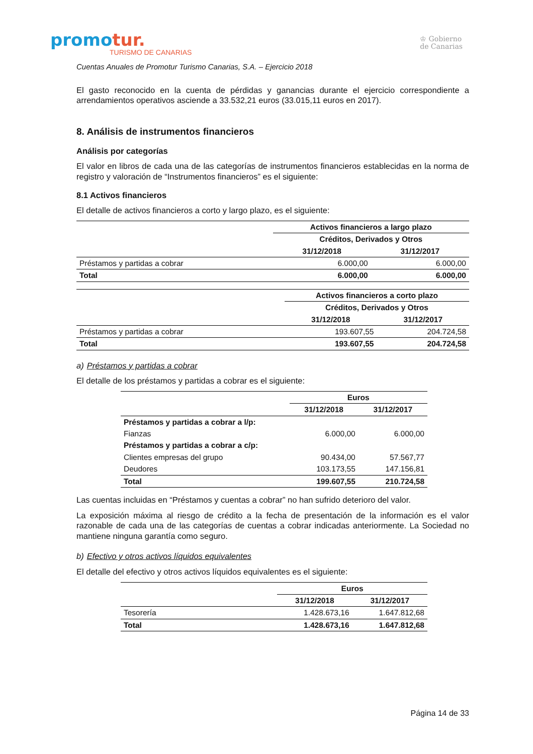promotur.
TURISMO DE CANARIAS
♔ Gobierno
de Canarias
Cuentas Anuales de Promotur Turismo Canarias, S.A. – Ejercicio 2018
El gasto reconocido en la cuenta de pérdidas y ganancias durante el ejercicio correspondiente a arrendamientos operativos asciende a 33.532,21 euros (33.015,11 euros en 2017).
8. Análisis de instrumentos financieros
Análisis por categorías
El valor en libros de cada una de las categorías de instrumentos financieros establecidas en la norma de registro y valoración de “Instrumentos financieros” es el siguiente:
8.1 Activos financieros
El detalle de activos financieros a corto y largo plazo, es el siguiente:
| | Activos financieros a largo plazo | |
| | Créditos, Derivados y Otros | |
| | 31/12/2018 | 31/12/2017 |
| Préstamos y partidas a cobrar | 6.000,00 | 6.000,00 |
| Total | 6.000,00 | 6.000,00 |
| | Activos financieros a corto plazo | |
| | Créditos, Derivados y Otros | |
| | 31/12/2018 | 31/12/2017 |
| Préstamos y partidas a cobrar | 193.607,55 | 204.724,58 |
| Total | 193.607,55 | 204.724,58 |
a) Préstamos y partidas a cobrar
El detalle de los préstamos y partidas a cobrar es el siguiente:
| | Euros | |
| | 31/12/2018 | 31/12/2017 |
| Préstamos y partidas a cobrar a l/p: | | |
| Fianzas | 6.000,00 | 6.000,00 |
| Préstamos y partidas a cobrar a c/p: | | |
| Clientes empresas del grupo | 90.434,00 | 57.567,77 |
| Deudores | 103.173,55 | 147.156,81 |
| Total | 199.607,55 | 210.724,58 |
Las cuentas incluidas en “Préstamos y cuentas a cobrar” no han sufrido deterioro del valor.
La exposición máxima al riesgo de crédito a la fecha de presentación de la información es el valor razonable de cada una de las categorías de cuentas a cobrar indicadas anteriormente. La Sociedad no mantiene ninguna garantía como seguro.
b) Efectivo y otros activos líquidos equivalentes
El detalle del efectivo y otros activos líquidos equivalentes es el siguiente:
| | Euros | |
| | 31/12/2018 | 31/12/2017 |
| Tesorería | 1.428.673,16 | 1.647.812,68 |
| Total | 1.428.673,16 | 1.647.812,68 |
Página 14 de 33